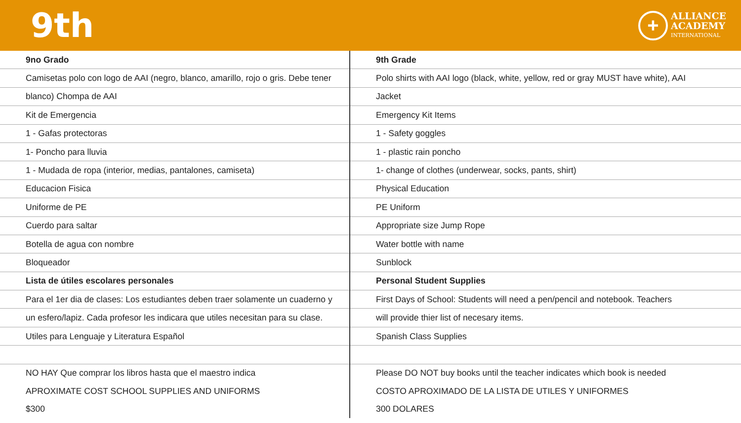9th
+
ALLIANCE
ACADEMY
INTERNATIONAL
| 9no Grado | 9th Grade |
| Camisetas polo con logo de AAI (negro, blanco, amarillo, rojo o gris. Debe tener | Polo shirts with AAI logo (black, white, yellow, red or gray MUST have white), AAI |
| blanco) Chompa de AAI | Jacket |
| Kit de Emergencia | Emergency Kit Items |
| 1 - Gafas protectoras | 1 - Safety goggles |
| 1- Poncho para lluvia | 1 - plastic rain poncho |
| 1 - Mudada de ropa (interior, medias, pantalones, camiseta) | 1- change of clothes (underwear, socks, pants, shirt) |
| Educacion Fisica | Physical Education |
| Uniforme de PE | PE Uniform |
| Cuerdo para saltar | Appropriate size Jump Rope |
| Botella de agua con nombre | Water bottle with name |
| Bloqueador | Sunblock |
| Lista de útiles escolares personales | Personal Student Supplies |
| Para el 1er dia de clases: Los estudiantes deben traer solamente un cuaderno y | First Days of School: Students will need a pen/pencil and notebook. Teachers |
| un esfero/lapiz. Cada profesor les indicara que utiles necesitan para su clase. | will provide thier list of necesary items. |
| Utiles para Lenguaje y Literatura Español | Spanish Class Supplies |
| NO HAY Que comprar los libros hasta que el maestro indica | Please DO NOT buy books until the teacher indicates which book is needed |
| APROXIMATE COST SCHOOL SUPPLIES AND UNIFORMS | COSTO APROXIMADO DE LA LISTA DE UTILES Y UNIFORMES |
| $300 | 300 DOLARES |